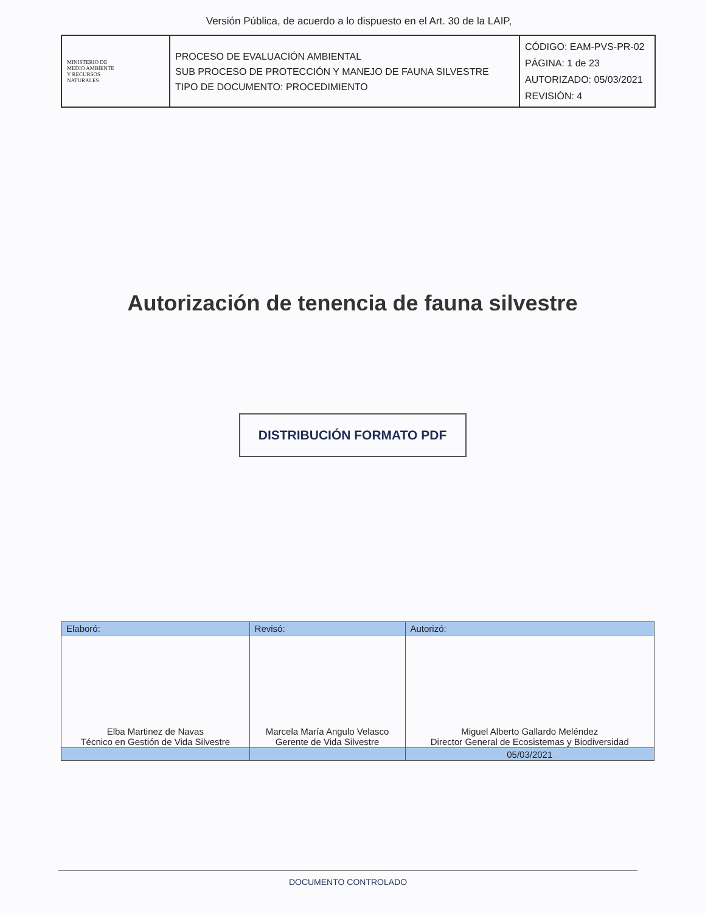Versión Pública, de acuerdo a lo dispuesto en el Art. 30 de la LAIP,
| MINISTERIO DE MEDIO AMBIENTE Y RECURSOS NATURALES | PROCESO DE EVALUACIÓN AMBIENTAL SUB PROCESO DE PROTECCIÓN Y MANEJO DE FAUNA SILVESTRE TIPO DE DOCUMENTO: PROCEDIMIENTO | CÓDIGO: EAM-PVS-PR-02 PÁGINA: 1 de 23 AUTORIZADO: 05/03/2021 REVISIÓN: 4 |
Autorización de tenencia de fauna silvestre
DISTRIBUCIÓN FORMATO PDF
| Elaboró: | Revisó: | Autorizó: |
| --- | --- | --- |
| Elba Martinez de Navas Técnico en Gestión de Vida Silvestre | Marcela María Angulo Velasco Gerente de Vida Silvestre | Miguel Alberto Gallardo Meléndez Director General de Ecosistemas y Biodiversidad |
| | | 05/03/2021 |
DOCUMENTO CONTROLADO